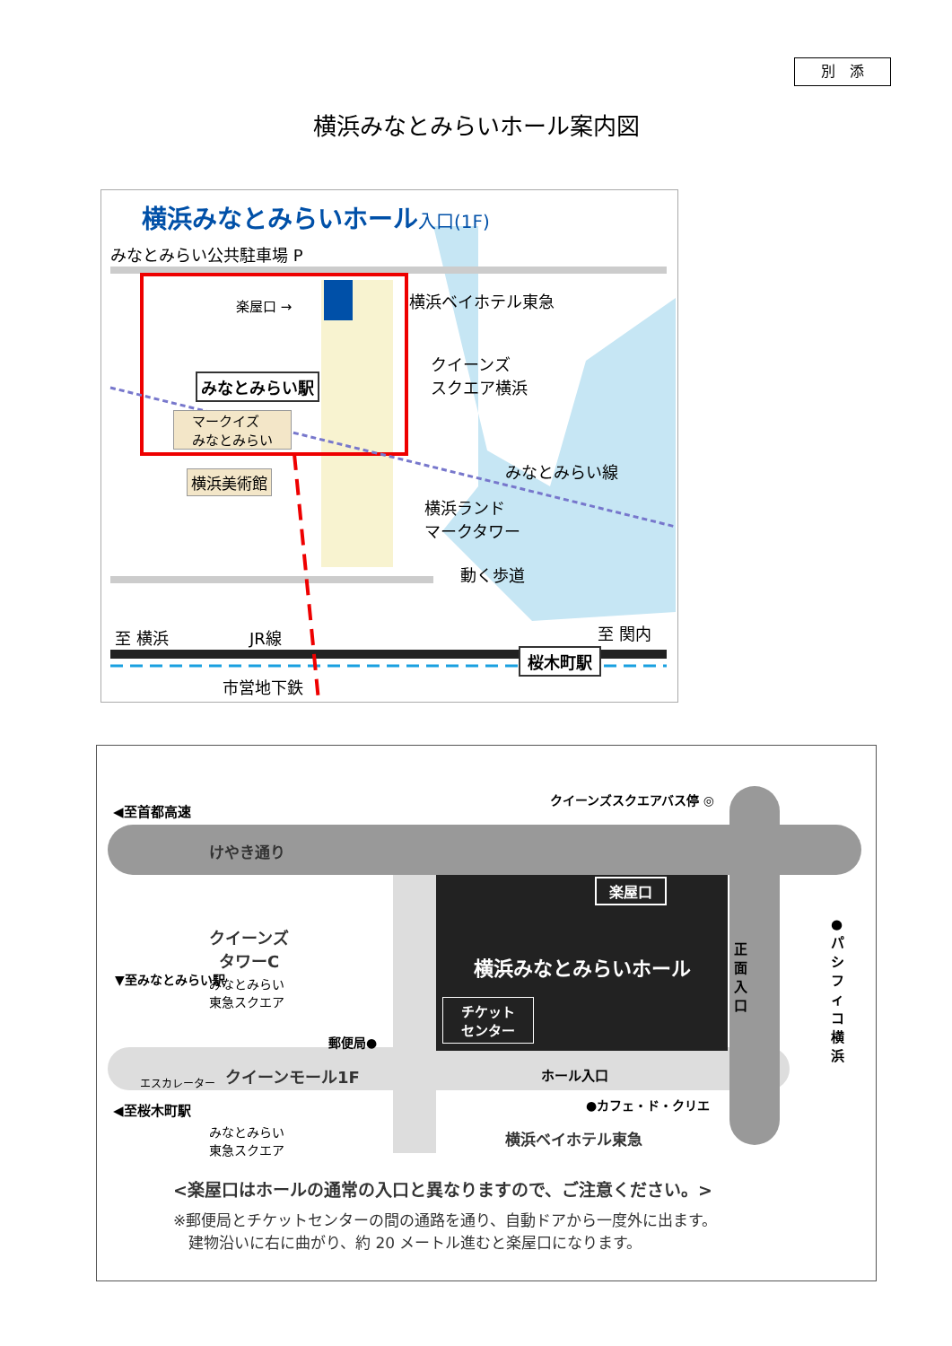別　添
横浜みなとみらいホール案内図
横浜みなとみらいホール入口(1F)
みなとみらい公共駐車場 P
楽屋口 → 横浜ベイホテル東急
クイーンズ
スクエア横浜
みなとみらい駅
マークイズ
みなとみらい
横浜美術館
横浜ランド
マークタワー
みなとみらい線
動く歩道
至 横浜 JR線 至 関内
桜木町駅
市営地下鉄
◀至首都高速
クイーンズスクエアバス停 ◎
けやき通り
楽屋口
横浜みなとみらいホール
チケット
センター
正面入口
●パシフィコ横浜
クイーンズ
タワーC
みなとみらい
東急スクエア
▼至みなとみらい駅
郵便局●
エスカレーター クイーンモール1F ホール入口
◀至桜木町駅 ●カフェ・ド・クリエ
みなとみらい
東急スクエア
横浜ベイホテル東急
<楽屋口はホールの通常の入口と異なりますので、ご注意ください。>
※郵便局とチケットセンターの間の通路を通り、自動ドアから一度外に出ます。
　建物沿いに右に曲がり、約 20 メートル進むと楽屋口になります。